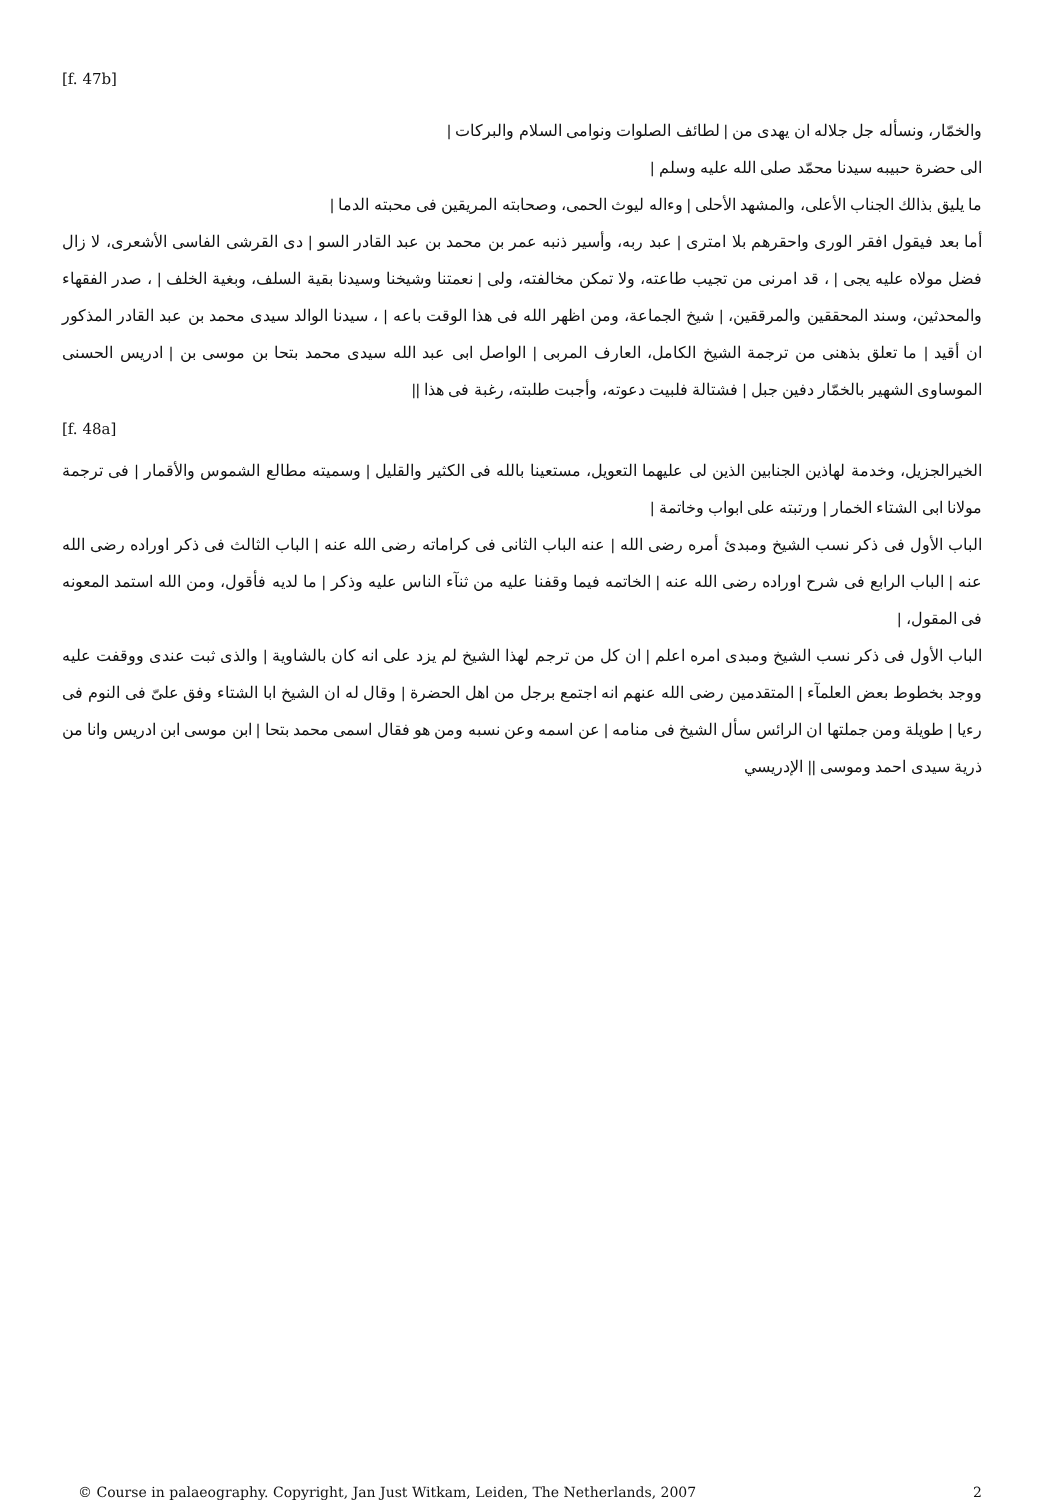[f. 47b]
والخمّار، ونسأله جل جلاله ان يهدى من | لطائف الصلوات ونوامى السلام والبركات |
الى حضرة حبيبه سيدنا محمّد صلى الله عليه وسلم |
ما يليق بذالك الجناب الأعلى، والمشهد الأحلى | وءاله ليوث الحمى، وصحابته المريقين فى محبته الدما |
أما بعد فيقول افقر الورى واحقرهم بلا امترى | عبد ربه، وأسير ذنبه عمر بن محمد بن عبد القادر السو | دى القرشى الفاسى الأشعرى، لا زال فضل مولاه عليه يجى | ، قد امرنى من تجيب طاعته، ولا تمكن مخالفته، ولى | نعمتنا وشيخنا وسيدنا بقية السلف، وبغية الخلف | ، صدر الفقهاء والمحدثين، وسند المحققين والمرققين، | شيخ الجماعة، ومن اظهر الله فى هذا الوقت باعه | ، سيدنا الوالد سيدى محمد بن عبد القادر المذكور ان أقيد | ما تعلق بذهنى من ترجمة الشيخ الكامل، العارف المربى | الواصل ابى عبد الله سيدى محمد بتحا بن موسى بن | ادريس الحسنى الموساوى الشهير بالخمّار دفين جبل | فشتالة فلبيت دعوته، وأجبت طلبته، رغبة فى هذا ||
[f. 48a]
الخيرالجزيل، وخدمة لهاذين الجنابين الذين لى عليهما التعويل، مستعينا بالله فى الكثير والقليل | وسميته مطالع الشموس والأقمار | فى ترجمة مولانا ابى الشتاء الخمار | ورتبته على ابواب وخاتمة |
الباب الأول فى ذكر نسب الشيخ ومبدئ أمره رضى الله | عنه الباب الثانى فى كراماته رضى الله عنه | الباب الثالث فى ذكر اوراده رضى الله عنه | الباب الرابع فى شرح اوراده رضى الله عنه | الخاتمه فيما وقفنا عليه من ثنآء الناس عليه وذكر | ما لديه فأقول، ومن الله استمد المعونه فى المقول، |
الباب الأول فى ذكر نسب الشيخ ومبدى امره اعلم | ان كل من ترجم لهذا الشيخ لم يزد على انه كان بالشاوية | والذى ثبت عندى ووقفت عليه ووجد بخطوط بعض العلمآء | المتقدمين رضى الله عنهم انه اجتمع برجل من اهل الحضرة | وقال له ان الشيخ ابا الشتاء وفق علىّ فى النوم فى رءيا | طويلة ومن جملتها ان الرائس سأل الشيخ فى منامه | عن اسمه وعن نسبه ومن هو فقال اسمى محمد بتحا | ابن موسى ابن ادريس وانا من ذرية سيدى احمد وموسى || الإدريسي
© Course in palaeography. Copyright, Jan Just Witkam, Leiden, The Netherlands, 2007 2